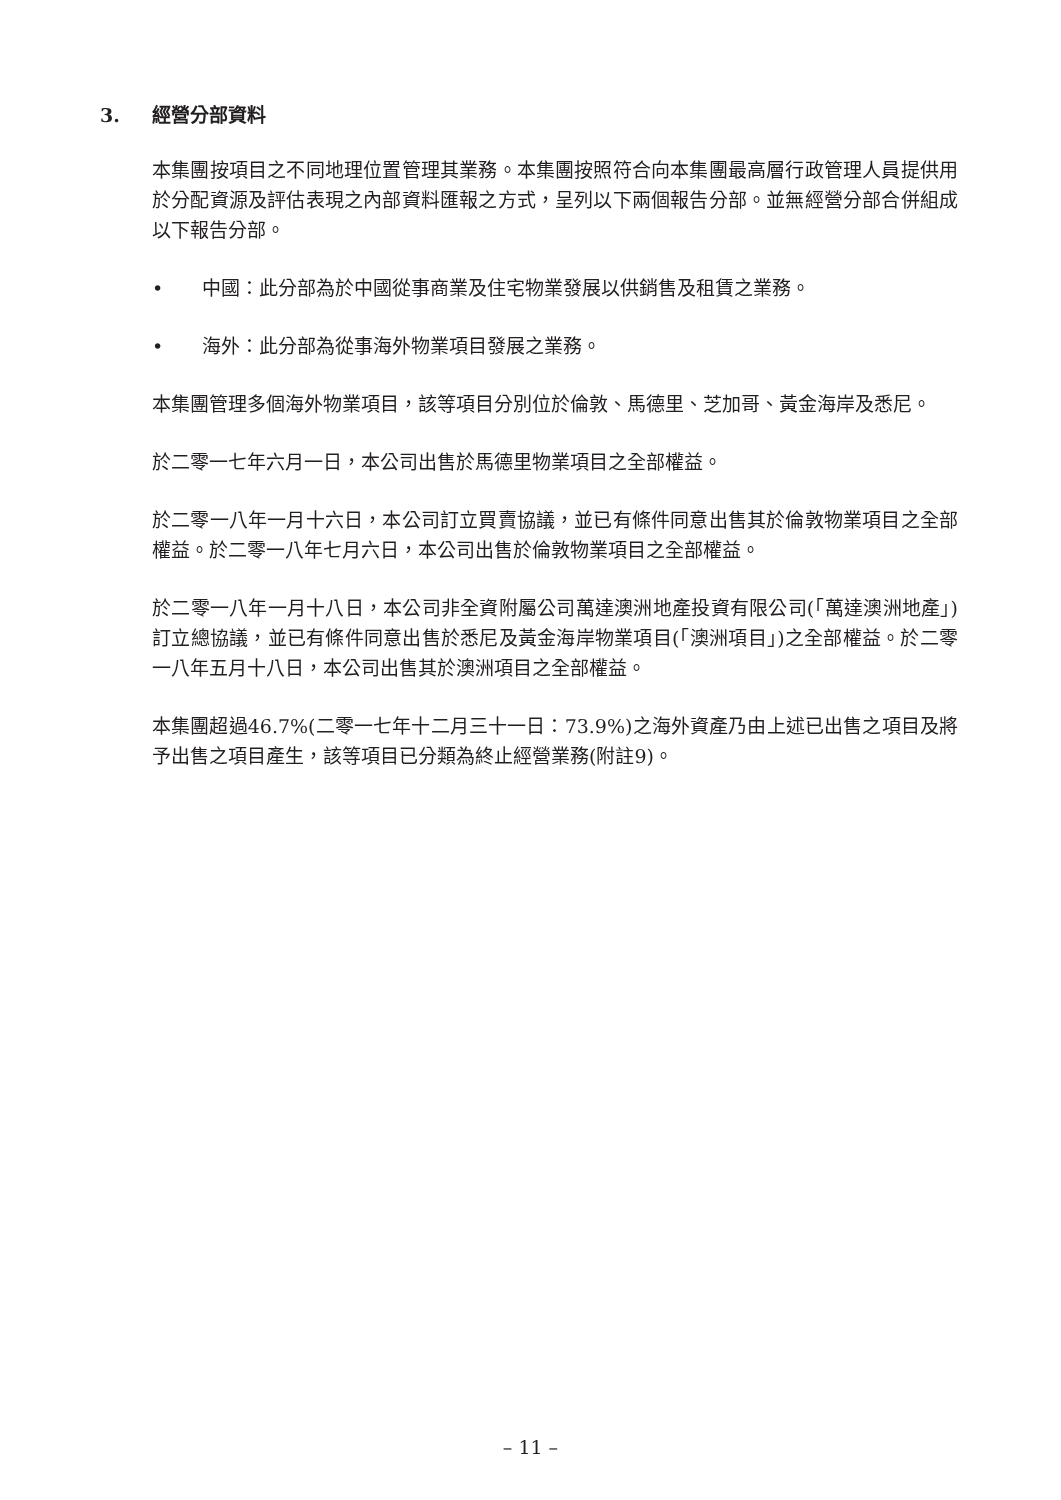3. 經營分部資料
本集團按項目之不同地理位置管理其業務。本集團按照符合向本集團最高層行政管理人員提供用於分配資源及評估表現之內部資料匯報之方式，呈列以下兩個報告分部。並無經營分部合併組成以下報告分部。
• 中國：此分部為於中國從事商業及住宅物業發展以供銷售及租賃之業務。
• 海外：此分部為從事海外物業項目發展之業務。
本集團管理多個海外物業項目，該等項目分別位於倫敦、馬德里、芝加哥、黃金海岸及悉尼。
於二零一七年六月一日，本公司出售於馬德里物業項目之全部權益。
於二零一八年一月十六日，本公司訂立買賣協議，並已有條件同意出售其於倫敦物業項目之全部權益。於二零一八年七月六日，本公司出售於倫敦物業項目之全部權益。
於二零一八年一月十八日，本公司非全資附屬公司萬達澳洲地產投資有限公司(「萬達澳洲地產」)訂立總協議，並已有條件同意出售於悉尼及黃金海岸物業項目(「澳洲項目」)之全部權益。於二零一八年五月十八日，本公司出售其於澳洲項目之全部權益。
本集團超過46.7%(二零一七年十二月三十一日：73.9%)之海外資產乃由上述已出售之項目及將予出售之項目產生，該等項目已分類為終止經營業務(附註9)。
– 11 –